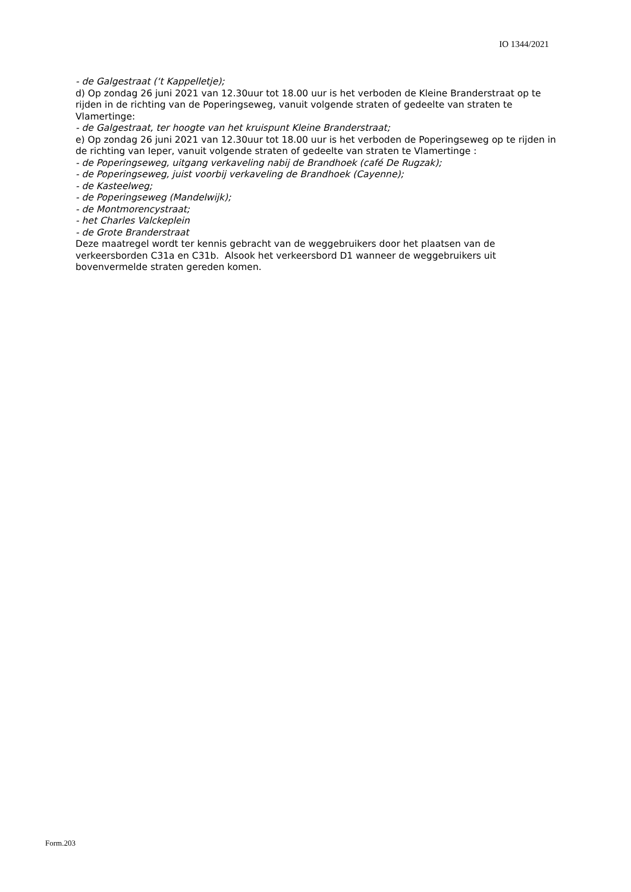IO 1344/2021
- de Galgestraat (‘t Kappelletje);
d) Op zondag 26 juni 2021 van 12.30uur tot 18.00 uur is het verboden de Kleine Branderstraat op te rijden in de richting van de Poperingseweg, vanuit volgende straten of gedeelte van straten te Vlamertinge:
- de Galgestraat, ter hoogte van het kruispunt Kleine Branderstraat;
e) Op zondag 26 juni 2021 van 12.30uur tot 18.00 uur is het verboden de Poperingseweg op te rijden in de richting van Ieper, vanuit volgende straten of gedeelte van straten te Vlamertinge :
- de Poperingseweg, uitgang verkaveling nabij de Brandhoek (café De Rugzak);
- de Poperingseweg, juist voorbij verkaveling de Brandhoek (Cayenne);
- de Kasteelweg;
- de Poperingseweg (Mandelwijk);
- de Montmorencystraat;
- het Charles Valckeplein
- de Grote Branderstraat
Deze maatregel wordt ter kennis gebracht van de weggebruikers door het plaatsen van de verkeersborden C31a en C31b. Alsook het verkeersbord D1 wanneer de weggebruikers uit bovenvermelde straten gereden komen.
Form.203